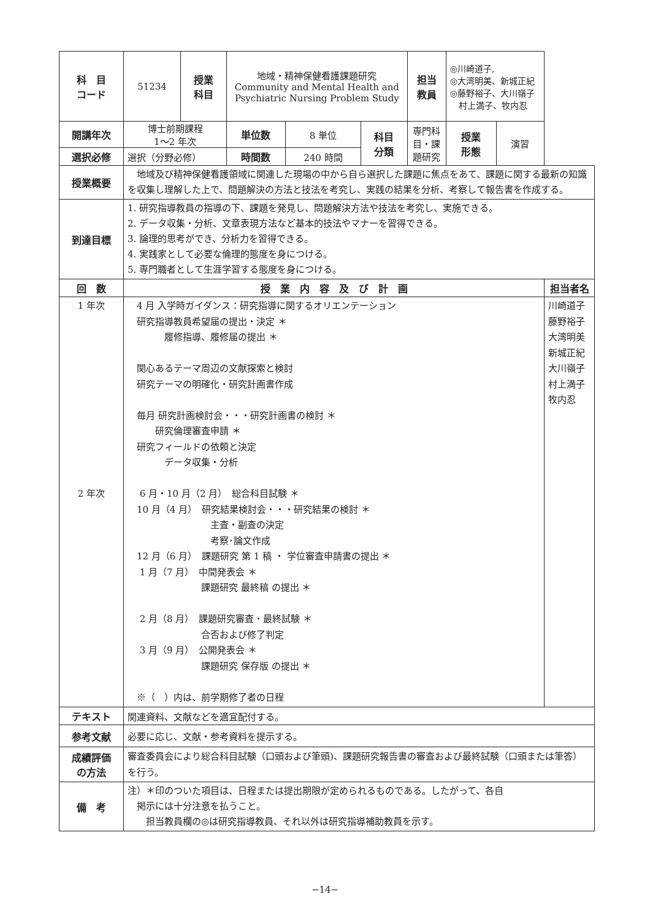| 科 目 コード | 51234 | 授業 科目 | 地域・精神保健看護課題研究 Community and Mental Health and Psychiatric Nursing Problem Study | | | 担当 教員 | ◎川崎道子, ◎大湾明美、新城正紀 ◎藤野裕子、大川嶺子 村上満子、牧内忍 | | |
| 開講年次 | 博士前期課程 1〜2 年次 | | 単位数 | 8 単位 | 科目 分類 | 専門科目・課題研究 | 授業 形態 | 演習 | |
| 選択必修 | 選択（分野必修） | | 時間数 | 240 時間 | | | | | |
| 授業概要 | 地域及び精神保健看護領域に関連した現場の中から自ら選択した課題に焦点をあて、課題に関する最新の知識を収集し理解した上で、問題解決の方法と技法を考究し、実践の結果を分析、考察して報告書を作成する。 | | | | | | | | |
| 到達目標 | 1. 研究指導教員の指導の下、課題を発見し、問題解決方法や技法を考究し、実施できる。 2. データ収集・分析、文章表現方法など基本的技法やマナーを習得できる。 3. 論理的思考ができ、分析力を習得できる。 4. 実践家として必要な倫理的態度を身につける。 5. 専門職者として生涯学習する態度を身につける。 | | | | | | | | |
| 回 数 | 授 業 内 容 及 び 計 画 | | | | | | | | 担当者名 |
| 1 年次 2 年次 | 4 月 入学時ガイダンス：研究指導に関するオリエンテーション 研究指導教員希望届の提出・決定 ＊ 履修指導、履修届の提出 ＊ 関心あるテーマ周辺の文献探索と検討 研究テーマの明確化・研究計画書作成 毎月 研究計画検討会・・・研究計画書の検討 ＊ 研究倫理審査申請 ＊ 研究フィールドの依頼と決定 データ収集・分析 6 月・10 月（2 月） 総合科目試験 ＊ 10 月（4 月） 研究結果検討会・・・研究結果の検討 ＊ 主査・副査の決定 考察･論文作成 12 月（6 月） 課題研究 第 1 稿 ・ 学位審査申請書の提出 ＊ 1 月（7 月） 中間発表会 ＊ 課題研究 最終稿 の提出 ＊ 2 月（8 月） 課題研究審査・最終試験 ＊ 合否および修了判定 3 月（9 月） 公開発表会 ＊ 課題研究 保存版 の提出 ＊ ※（ ）内は、前学期修了者の日程 | | | | | | | | 川崎道子 藤野裕子 大湾明美 新城正紀 大川嶺子 村上満子 牧内忍 |
| テキスト | 関連資料、文献などを適宜配付する。 | | | | | | | | |
| 参考文献 | 必要に応じ、文献・参考資料を提示する。 | | | | | | | | |
| 成績評価 の方法 | 審査委員会により総合科目試験（口頭および筆頭)、課題研究報告書の審査および最終試験（口頭または筆答）を行う。 | | | | | | | | |
| 備 考 | 注）＊印のついた項目は、日程または提出期限が定められるものである。したがって、各自 掲示には十分注意を払うこと。 担当教員欄の◎は研究指導教員、それ以外は研究指導補助教員を示す。 | | | | | | | | |
−14−